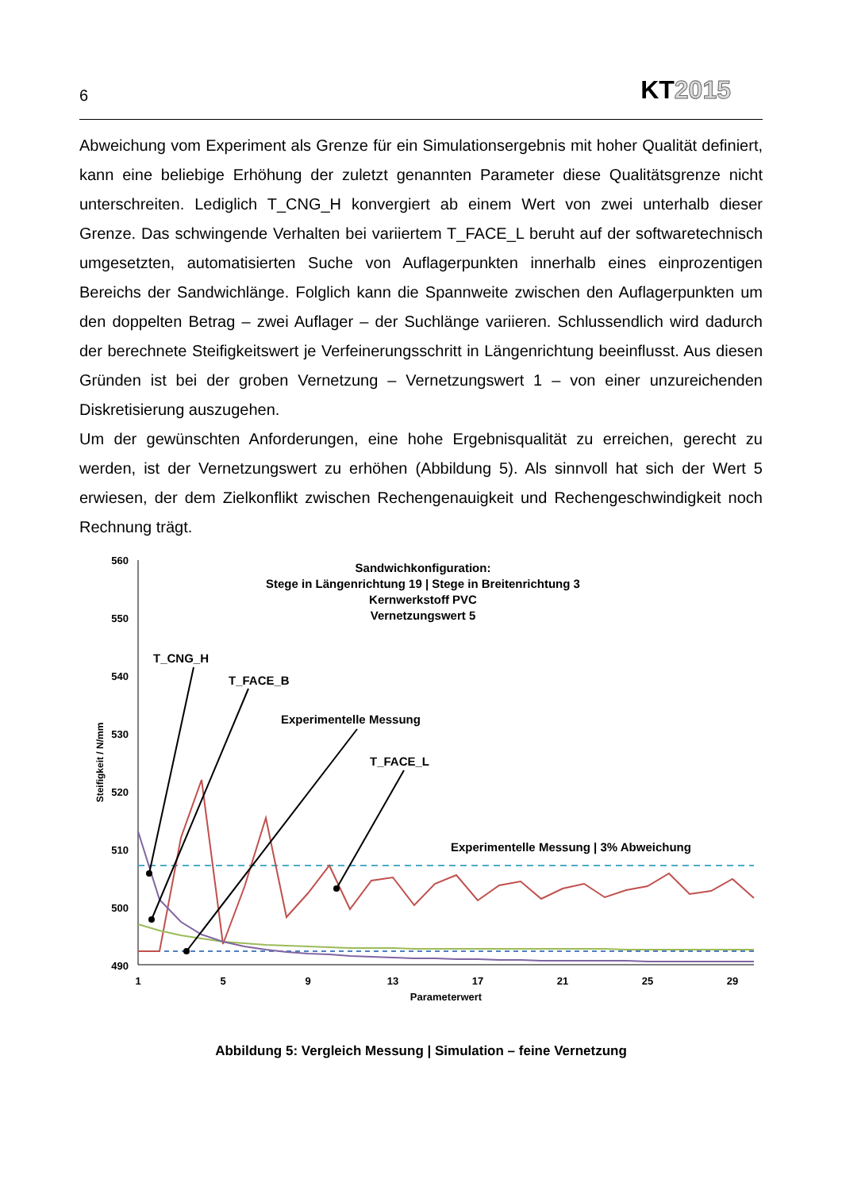6
KT2015
Abweichung vom Experiment als Grenze für ein Simulationsergebnis mit hoher Qualität definiert, kann eine beliebige Erhöhung der zuletzt genannten Parameter diese Qualitätsgrenze nicht unterschreiten. Lediglich T_CNG_H konvergiert ab einem Wert von zwei unterhalb dieser Grenze. Das schwingende Verhalten bei variiertem T_FACE_L beruht auf der softwaretechnisch umgesetzten, automatisierten Suche von Auflagerpunkten innerhalb eines einprozentigen Bereichs der Sandwichlänge. Folglich kann die Spannweite zwischen den Auflagerpunkten um den doppelten Betrag – zwei Auflager – der Suchlänge variieren. Schlussendlich wird dadurch der berechnete Steifigkeitswert je Verfeinerungsschritt in Längenrichtung beeinflusst. Aus diesen Gründen ist bei der groben Vernetzung – Vernetzungswert 1 – von einer unzureichenden Diskretisierung auszugehen.
Um der gewünschten Anforderungen, eine hohe Ergebnisqualität zu erreichen, gerecht zu werden, ist der Vernetzungswert zu erhöhen (Abbildung 5). Als sinnvoll hat sich der Wert 5 erwiesen, der dem Zielkonflikt zwischen Rechengenauigkeit und Rechengeschwindigkeit noch Rechnung trägt.
560
550
540
530
520
510
500
490
1
5
9
13
17
21
25
29
Parameterwert
Steifigkeit / N/mm
Sandwichkonfiguration:
Stege in Längenrichtung 19 | Stege in Breitenrichtung 3
Kernwerkstoff PVC
Vernetzungswert 5
T_CNG_H
T_FACE_B
Experimentelle Messung
T_FACE_L
Experimentelle Messung | 3% Abweichung
Abbildung 5: Vergleich Messung | Simulation – feine Vernetzung